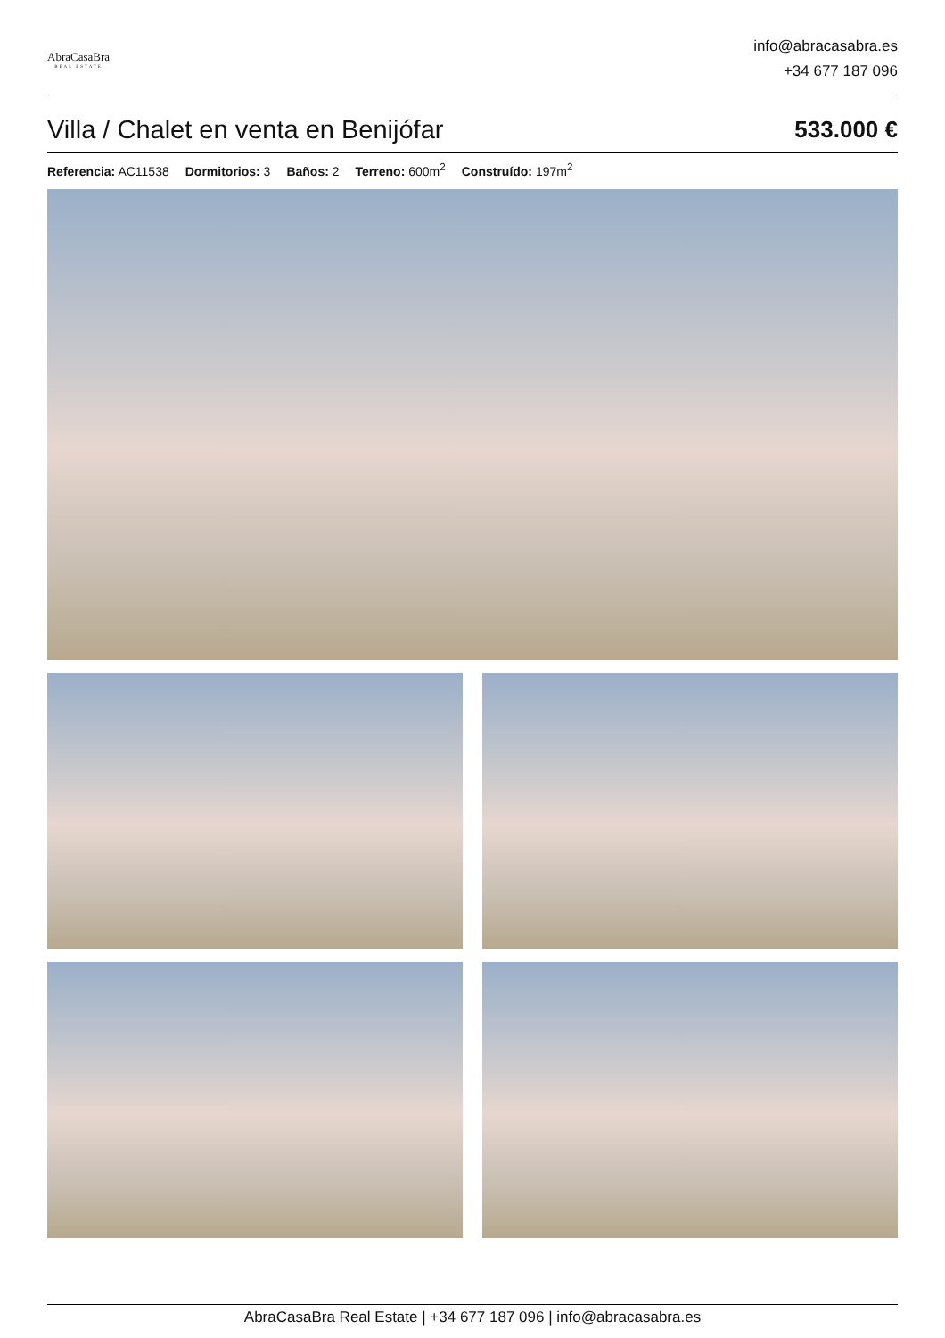AbraCasaBra
REAL ESTATE
info@abracasabra.es
+34 677 187 096
Villa / Chalet en venta en Benijófar
533.000 €
Referencia: AC11538 Dormitorios: 3 Baños: 2 Terreno: 600m<sup>2</sup> Construído: 197m<sup>2</sup>
AbraCasaBra Real Estate | +34 677 187 096 | info@abracasabra.es